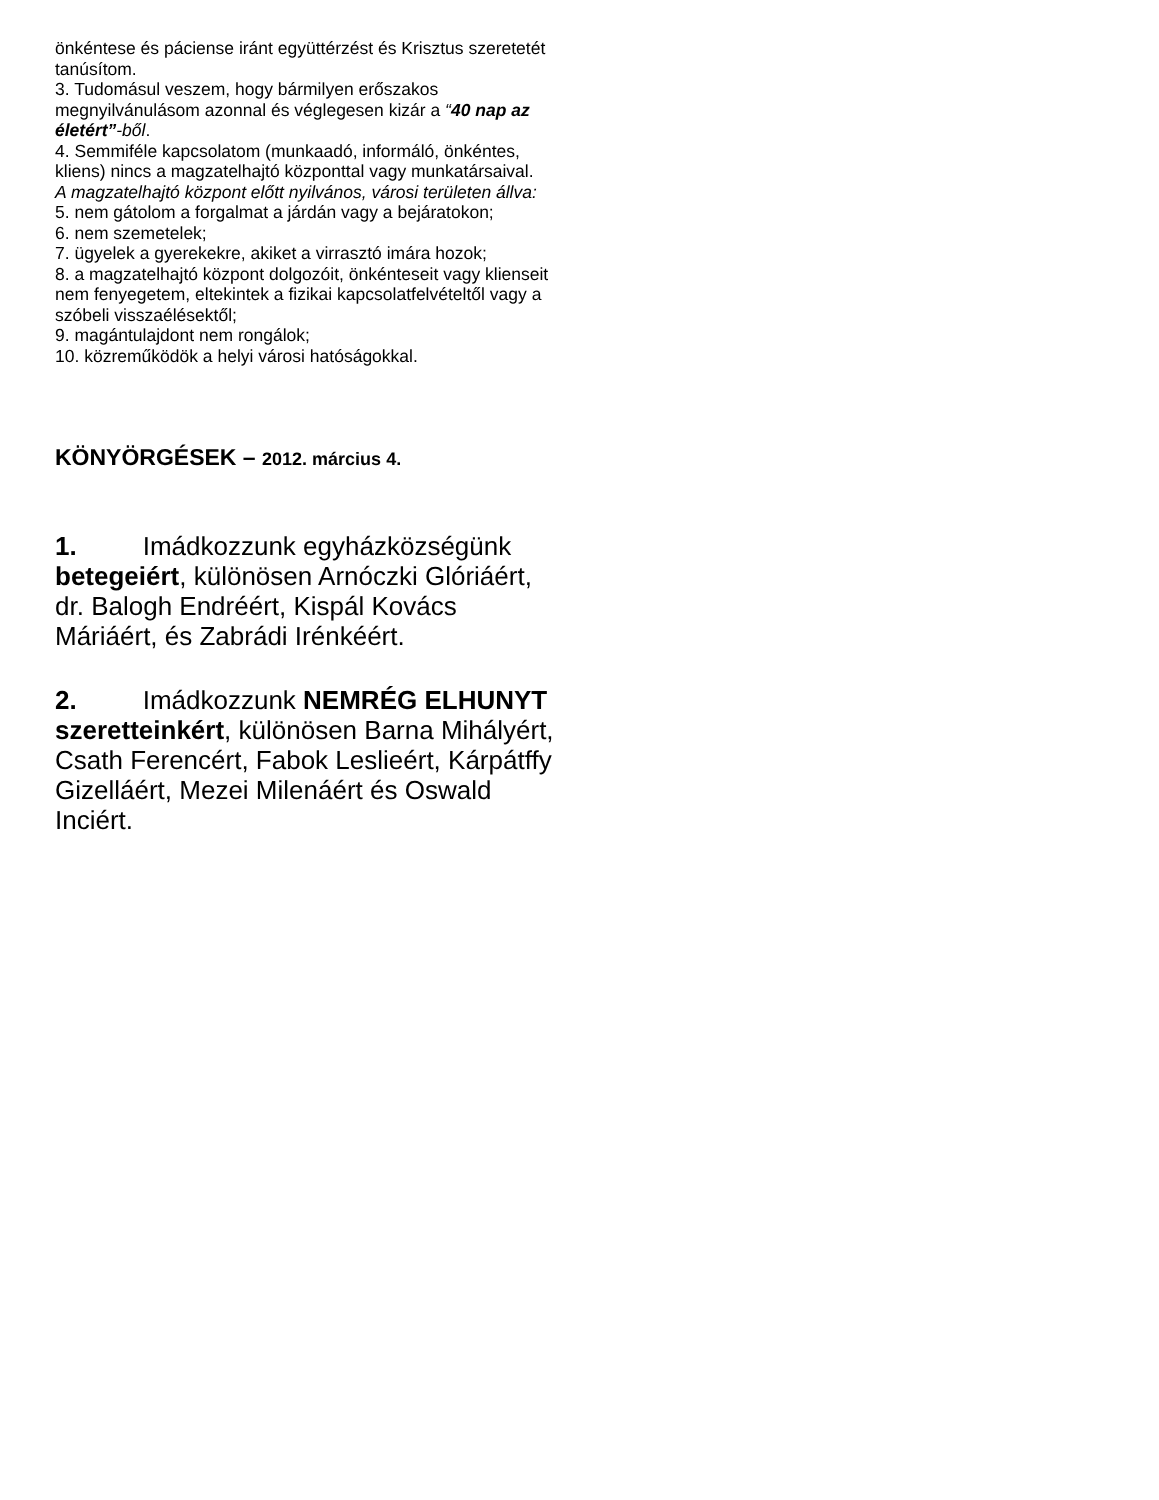önkéntese és páciense iránt együttérzést és Krisztus szeretetét tanúsítom.
3. Tudomásul veszem, hogy bármilyen erőszakos megnyilvánulásom azonnal és véglegesen kizár a “40 nap az életért”-ből.
4. Semmiféle kapcsolatom (munkaadó, informáló, önkéntes, kliens) nincs a magzatelhajtó központtal vagy munkatársaival.
A magzatelhajtó központ előtt nyilvános, városi területen állva:
5. nem gátolom a forgalmat a járdán vagy a bejáratokon;
6. nem szemetelek;
7. ügyelek a gyerekekre, akiket a virrasztó imára hozok;
8. a magzatelhajtó központ dolgozóit, önkénteseit vagy klienseit nem fenyegetem, eltekintek a fizikai kapcsolatfelvételtől vagy a szóbeli visszaélésektől;
9. magántulajdont nem rongálok;
10. közreműködök a helyi városi hatóságokkal.
KÖNYÖRGÉSEK – 2012. március 4.
1. Imádkozzunk egyházközségünk betegeiért, különösen Arnóczki Glóriáért, dr. Balogh Endréért, Kispál Kovács Máriáért, és Zabrádi Irénkéért.
2. Imádkozzunk NEMRÉG ELHUNYT szeretteinkért, különösen Barna Mihályért, Csath Ferencért, Fabok Leslieért, Kárpátffy Gizelláért, Mezei Milenáért és Oswald Inciért.